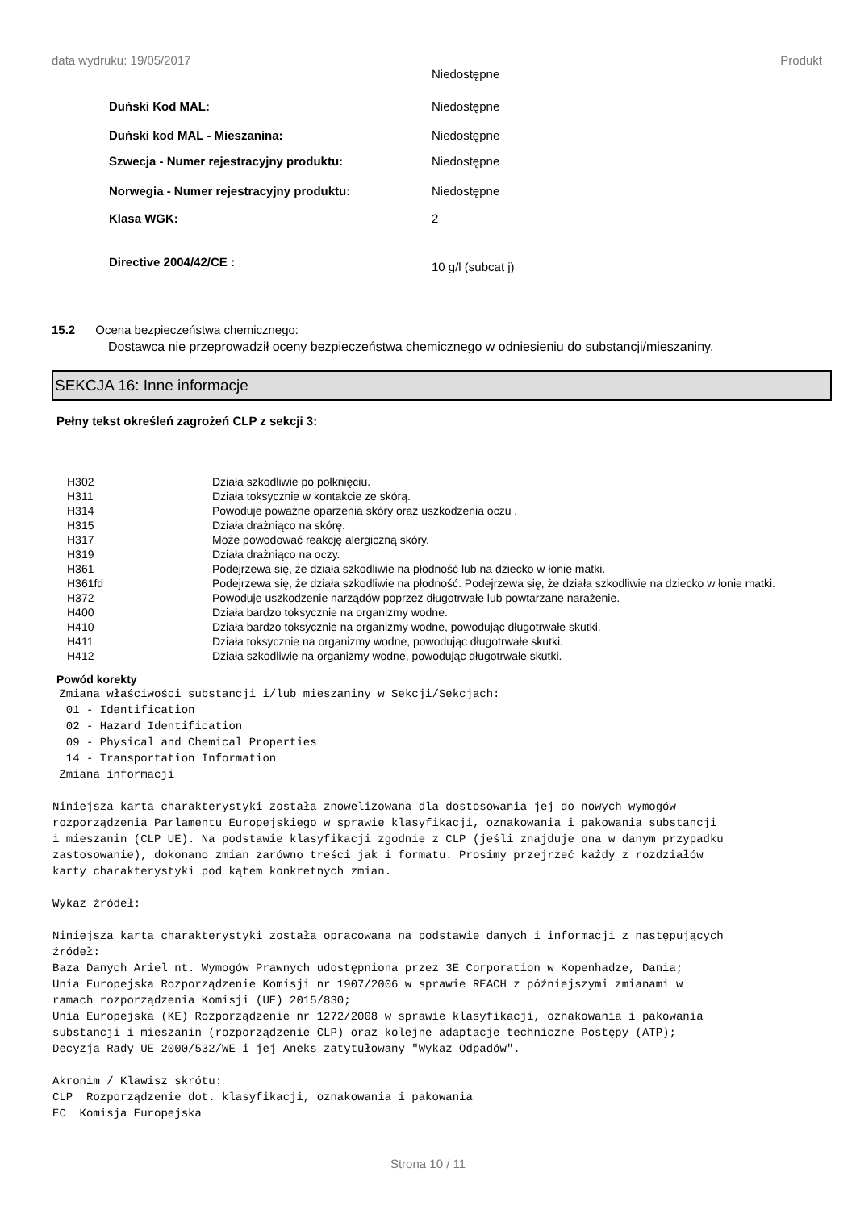data wydruku: 19/05/2017 Produkt
| | Niedostępne |
| Duński Kod MAL: | Niedostępne |
| Duński kod MAL - Mieszanina: | Niedostępne |
| Szwecja - Numer rejestracyjny produktu: | Niedostępne |
| Norwegia - Numer rejestracyjny produktu: | Niedostępne |
| Klasa WGK: | 2 |
| Directive 2004/42/CE : | 10 g/l (subcat j) |
15.2 Ocena bezpieczeństwa chemicznego:
Dostawca nie przeprowadził oceny bezpieczeństwa chemicznego w odniesieniu do substancji/mieszaniny.
SEKCJA 16: Inne informacje
Pełny tekst określeń zagrożeń CLP z sekcji 3:
| H302 | Działa szkodliwie po połknięciu. |
| H311 | Działa toksycznie w kontakcie ze skórą. |
| H314 | Powoduje poważne oparzenia skóry oraz uszkodzenia oczu . |
| H315 | Działa drażniąco na skórę. |
| H317 | Może powodować reakcję alergiczną skóry. |
| H319 | Działa drażniąco na oczy. |
| H361 | Podejrzewa się, że działa szkodliwie na płodność lub na dziecko w łonie matki. |
| H361fd | Podejrzewa się, że działa szkodliwie na płodność. Podejrzewa się, że działa szkodliwie na dziecko w łonie matki. |
| H372 | Powoduje uszkodzenie narządów poprzez długotrwałe lub powtarzane narażenie. |
| H400 | Działa bardzo toksycznie na organizmy wodne. |
| H410 | Działa bardzo toksycznie na organizmy wodne, powodując długotrwałe skutki. |
| H411 | Działa toksycznie na organizmy wodne, powodując długotrwałe skutki. |
| H412 | Działa szkodliwie na organizmy wodne, powodując długotrwałe skutki. |
Powód korekty
 Zmiana właściwości substancji i/lub mieszaniny w Sekcji/Sekcjach:
  01 - Identification
  02 - Hazard Identification
  09 - Physical and Chemical Properties
  14 - Transportation Information
 Zmiana informacji

Niniejsza karta charakterystyki została znowelizowana dla dostosowania jej do nowych wymogów
rozporządzenia Parlamentu Europejskiego w sprawie klasyfikacji, oznakowania i pakowania substancji
i mieszanin (CLP UE). Na podstawie klasyfikacji zgodnie z CLP (jeśli znajduje ona w danym przypadku
zastosowanie), dokonano zmian zarówno treści jak i formatu. Prosimy przejrzeć każdy z rozdziałów
karty charakterystyki pod kątem konkretnych zmian.

Wykaz źródeł:

Niniejsza karta charakterystyki została opracowana na podstawie danych i informacji z następujących
źródeł:
Baza Danych Ariel nt. Wymogów Prawnych udostępniona przez 3E Corporation w Kopenhadze, Dania;
Unia Europejska Rozporządzenie Komisji nr 1907/2006 w sprawie REACH z późniejszymi zmianami w
ramach rozporządzenia Komisji (UE) 2015/830;
Unia Europejska (KE) Rozporządzenie nr 1272/2008 w sprawie klasyfikacji, oznakowania i pakowania
substancji i mieszanin (rozporządzenie CLP) oraz kolejne adaptacje techniczne Postępy (ATP);
Decyzja Rady UE 2000/532/WE i jej Aneks zatytułowany "Wykaz Odpadów".

Akronim / Klawisz skrótu:
CLP  Rozporządzenie dot. klasyfikacji, oznakowania i pakowania
EC  Komisja Europejska
Strona 10 / 11